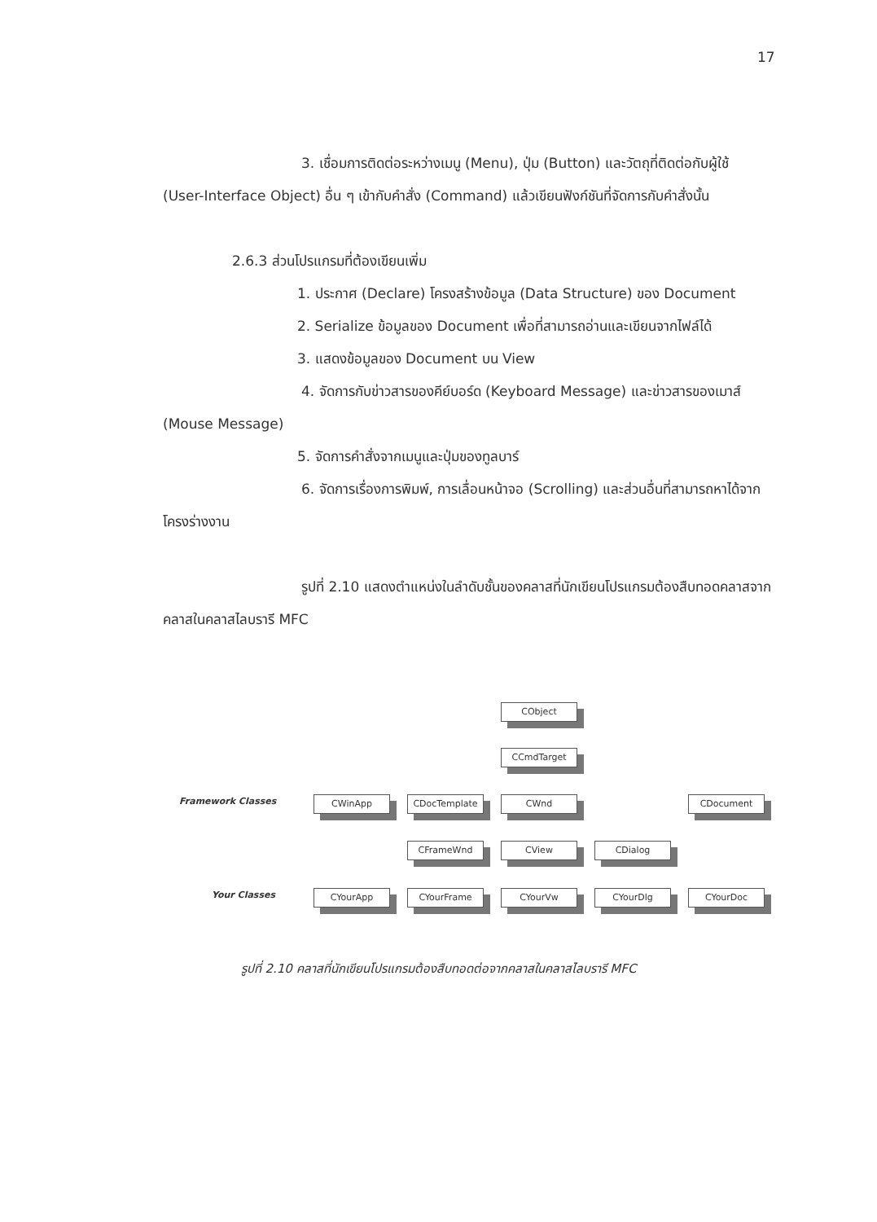17
3. เชื่อมการติดต่อระหว่างเมนู (Menu), ปุ่ม (Button) และวัตถุที่ติดต่อกับผู้ใช้ (User-Interface Object) อื่น ๆ เข้ากับคำสั่ง (Command) แล้วเขียนฟังก์ชันที่จัดการกับคำสั่งนั้น
2.6.3 ส่วนโปรแกรมที่ต้องเขียนเพิ่ม
1. ประกาศ (Declare) โครงสร้างข้อมูล (Data Structure) ของ Document
2. Serialize ข้อมูลของ Document เพื่อที่สามารถอ่านและเขียนจากไฟล์ได้
3. แสดงข้อมูลของ Document บน View
4. จัดการกับข่าวสารของคีย์บอร์ด (Keyboard Message) และข่าวสารของเมาส์ (Mouse Message)
5. จัดการคำสั่งจากเมนูและปุ่มของทูลบาร์
6. จัดการเรื่องการพิมพ์, การเลื่อนหน้าจอ (Scrolling) และส่วนอื่นที่สามารถหาได้จากโครงร่างงาน
รูปที่ 2.10 แสดงตำแหน่งในลำดับชั้นของคลาสที่นักเขียนโปรแกรมต้องสืบทอดคลาสจากคลาสในคลาสไลบรารี MFC
Framework Classes
Your Classes
CObject
CCmdTarget
CWinApp CDocTemplate CWnd CDocument
CFrameWnd CView CDialog
CYourApp CYourFrame CYourVw CYourDlg CYourDoc
รูปที่ 2.10 คลาสที่นักเขียนโปรแกรมต้องสืบทอดต่อจากคลาสในคลาสไลบรารี MFC